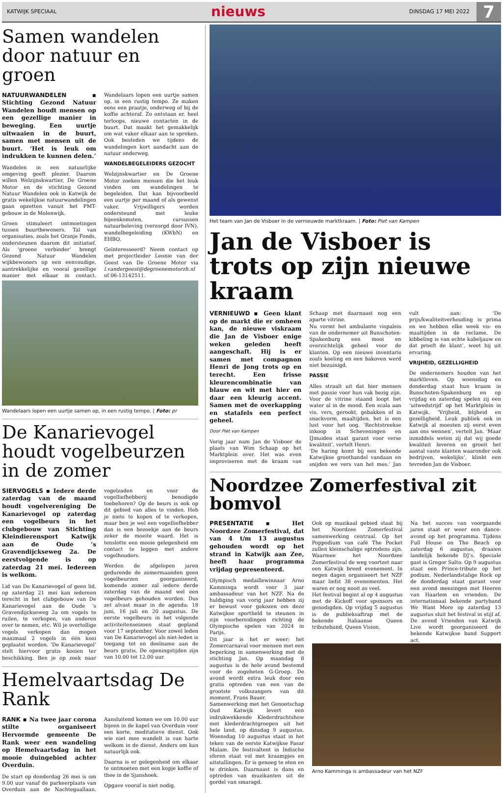KATWIJK SPECIAAL
nieuws
DINSDAG 17 MEI 2022
7
Samen wandelen door natuur en groen
NATUURWANDELEN ▪ Stichting Gezond Natuur Wandelen houdt mensen op een gezellige manier in beweging. Een uurtje uitwaaien in de buurt, samen met mensen uit de buurt. ‘Het is leuk om indrukken te kunnen delen.’
Wandelen in een natuurlijke omgeving geeft plezier. Daarom willen Welzijnskwartier, De Groene Motor en de stichting Gezond Natuur Wandelen ook in Katwijk de gratis wekelijkse natuurwandelingen gaan opzetten vanuit het PMT-gebouw in de Molenwijk.
Groen stimuleert ontmoetingen tussen buurtbewoners. Tal van organisaties, zoals het Oranje Fonds, ondersteunen daarom dit initiatief. Als ‘groene verbinder’ brengt Gezond Natuur Wandelen wijkbewoners op een eenvoudige, aantrekkelijke en vooral gezellige manier met elkaar in contact. Wandelaars lopen een uurtje samen op, in een rustig tempo. Ze maken eens een praatje, onderweg of bij de koffie achteraf. Zo ontstaan er, heel terloops, nieuwe contacten in de buurt. Dat maakt het gemakkelijk om wat vaker elkaar aan te spreken. Ook besteden we tijdens de wandelingen kort aandacht aan de natuur onderweg.
WANDELBEGELEIDERS GEZOCHT
Welzijnskwartier en De Groene Motor zoeken mensen die het leuk vinden om wandelingen te begeleiden. Dat kan bijvoorbeeld een uurtje per maand of als gewenst vaker. Vrijwilligers worden ondersteund met leuke bijeenkomsten, cursussen natuurbeleving (verzorgd door IVN), wandelbegeleiding (KWbN) en EHBO.
Geïnteresseerd? Neem contact op met projectleider Leonie van der Geest van De Groene Motor via l.vandergeest@degroenemotorzh.nl of 06-13142511.
Wandelaars lopen een uurtje samen op, in een rustig tempo. | Foto: pr
De Kanarievogel houdt vogelbeurzen in de zomer
SIERVOGELS ▪ Iedere derde zaterdag van de maand houdt vogelvereniging De Kanarievogel op zaterdag een vogelbeurs in het clubgebouw van Stichting Kleindierensport Katwijk aan de Oude ’s Gravendijckseweg 2a. De eerstvolgende is op zaterdag 21 mei. Iedereen is welkom.
Lid van De Kanarievogel of geen lid, op zaterdag 21 mei kan iedereen terecht in het clubgebouw van De Kanarievogel aan de Oude ’s Gravendijckseweg 2a om vogels te ruilen, te verkopen, van anderen over te nemen, etc. Wil je overtollige vogels verkopen dan mogen maximaal 2 vogels in één kooi geplaatst worden. ‘De Kanarievogel’ stelt hiervoor gratis kooien ter beschikking. Ben je op zoek naar vogelzaden en voor de vogelliefhebberij benodigde toebehoren? Op de beurs is ook op dit gebied van alles te vinden. Heb je niets te kopen of te verkopen, maar ben je wel een vogelliefhebber dan is een bezoekje aan de beurs zeker de moeite waard. Het is tenslotte een mooie gelegenheid om contact te leggen met andere vogelhouders.
Werden de afgelopen jaren gedurende de zomermaanden geen vogelbeurzen georganiseerd, komende zomer zal iedere derde zaterdag van de maand wel een vogelbeurs gehouden worden. Dus zet alvast maar in de agenda: 18 juni, 16 juli en 20 augustus. De eerste vogelbeurs in het volgende activiteitenseizoen staat gepland voor 17 september. Voor zowel leden van De Kanarievogel als niet-leden is toegang tot en deelname aan de beurs gratis. De openingstijden zijn van 10.00 tot 12.00 uur.
Hemelvaartsdag De Rank
RANK ▪ Na twee jaar corona stilte organiseert Hervormde gemeente De Rank weer een wandeling op Hemelvaartsdag in het mooie duingebied achter Overduin.
De start op donderdag 26 mei is om 9.00 uur vanaf de parkeerplaats van Overduin aan de Nachtegaallaan. Aansluitend komen we om 10.00 uur bijeen in de kapel van Overduin voor een korte, meditatieve dienst. Ook wie niet mee wandelt is van harte welkom in de dienst. Anders om kan natuurlijk ook.
Daarna is er gelegenheid om elkaar te ontmoeten met een kopje koffie of thee in de Sjanshoek.
Opgave vooraf is niet nodig.
Het team van Jan de Visboer in de vernieuwde marktkraam. | Foto: Piet van Kampen
Jan de Visboer is trots op zijn nieuwe kraam
VERNIEUWD ▪ Geen klant op de markt die er omheen kan, de nieuwe viskraam die Jan de Visboer enige weken geleden heeft aangeschaft. Hij is er samen met compagnon Henri de Jong trots op en terecht. Een frisse kleurencombinatie van blauw en wit met hier en daar een kleurig accent. Samen met de overkapping en statafels een perfect geheel.
Door Piet van Kampen
Vorig jaar nam Jan de Visboer de plaats van Wim Schaap op het Marktplein over. Het was even improviseren met de kraam van Schaap met daarnaast nog een aparte vitrine.
Nu vormt het ambulante vispaleis van de ondernemer uit Bunschoten-Spakenburg een mooi en overzichtelijk geheel voor de klanten. Op een nieuwe inventaris zoals koeling en een bakoven werd niet bezuinigd.
PASSIE
Alles straalt uit dat hier mensen met passie voor hun vak bezig zijn. Voor de vitrine staand loopt het water al in de mond. Een scala aan vis, vers, gerookt, gebakken of in snackvorm, maaltijden, het is een lust voor het oog. ‘Rechtstreekse inkoop in Scheveningen en IJmuiden staat garant voor verse kwaliteit’, vertelt Henri.
‘De haring komt bij een bekende Katwijkse groothandel vandaan en snijden we vers van het mes.’ Jan vult aan: ‘De prijs/kwaliteitverhouding is prima en we hebben elke week vis- en maaltijden in de reclame. De kibbeling is van echte kabeljauw en dat proeft de klant’, weet hij uit ervaring.
VRIJHEID, GEZELLIGHEID
De ondernemers houden van het marktleven. Op woensdag en donderdag staat hun kraam in Bunschoten-Spakenburg en op vrijdag en zaterdag spelen zij een ‘uitwedstrijd’ op het Marktplein in Katwijk. ‘Vrijheid, blijheid en gezelligheid. Leuk publiek ook in Katwijk al moesten zij eerst even aan ons wennen’, vertelt Jan. ‘Maar inmiddels weten zij dat wij goede kwaliteit leveren en groeit het aantal vaste klanten waaronder ook bedrijven, wekelijks’, klinkt een tevreden Jan de Visboer.
Noordzee Zomerfestival zit bomvol
PRESENTATIE ▪ Het Noordzee Zomerfestival, dat van 4 t/m 13 augustus gehouden wordt op het strand in Katwijk aan Zee, heeft haar programma vrijdag gepresenteerd.
Olympisch medaillewinnaar Arno Kamminga wordt voor 3 jaar ambassadeur van het NZF. Na de huldiging van vorig jaar hebben zij er bewust voor gekozen om deze Katwijkse sportheld te steunen in zijn voorbereidingen richting de Olympische spelen van 2024 in Parijs.
Dit jaar is het er weer: het Zomercarnaval voor mensen met een beperking in samenwerking met de stichting Jan. Op maandag 8 augustus is de hele avond bestemd voor de zogeheten G-Groep. De avond wordt extra leuk door een gratis optreden van een van de grootste volkszangers van dit moment, Frans Bauer.
Samenwerking met het Genootschap Oud Katwijk levert een indrukwekkende Klederdrachtshow met klederdrachtgroepen uit het hele land, op dinsdag 9 augustus. Woensdag 10 augustus staat in het teken van de eerste Katwijkse Pasar Malam. De festivaltent in Indische sferen staat vol met kraampjes en uitstallingen. Er is genoeg te eten en te drinken. Daarnaast is dans en optreden van muzikanten uit de gordel van smaragd.
Ook op muzikaal gebied staat bij het Noordzee Zomerfestival samenwerking centraal. Op het Poppodium van café The Pocket zullen kleinschalige optredens zijn. Waarmee het Noordzee Zomerfestival de weg voortzet naar een Katwijk breed evenement. In negen dagen organiseert het NZF maar liefst 38 evenementen. Het waren er nog nooit zo veel.
Het festival begint al op 4 augustus met de Kickoff voor sponsors en genodigden. Op vrijdag 5 augustus is de publieksaftrap met de bekende Italiaanse Queen tributeband, Queen Vision.
Na het succes van voorgaande jaren staat er weer een dance-avond op het programma. Tijdens Full House on The Beach op zaterdag 6 augustus, draaien landelijk bekende DJ’s. Speciale gast is Gregor Salto. Op 9 augustus staat een Prince-tribute op het podium. Nederlandstalige Rock op de donderdag staat garant voor een avond meezingen met Heeren van Haarlem en vrienden. De internationaal bekende partyband We Want More op zaterdag 13 augustus sluit het festival in stijl af. De avond Vrienden van Katwijk Live wordt georganiseerd de bekende Katwijkse band Support act.
Arno Kamminga is ambassadeur van het NZF